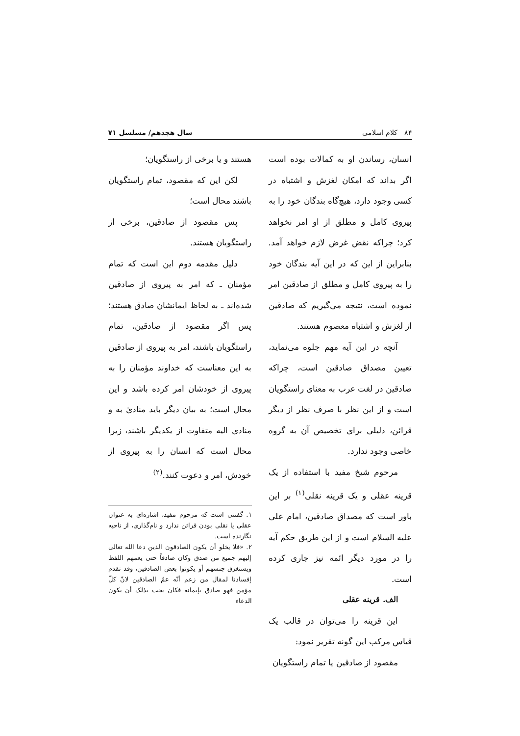۸۴ کلام اسلامی سال هجدهم/ مسلسل ۷۱
انسان، رساندن او به کمالات بوده است اگر بداند که امکان لغزش و اشتباه در کسی وجود دارد، هیچ‌گاه بندگان خود را به پیروی کامل و مطلق از او امر نخواهد کرد؛ چراکه نقض غرض لازم خواهد آمد. بنابراین از این که در این آیه بندگان خود را به پیروی کامل و مطلق از صادقین امر نموده است، نتیجه می‌گیریم که صادقین از لغزش و اشتباه معصوم هستند.
آنچه در این آیه مهم جلوه می‌نماید، تعیین مصداق صادقین است، چراکه صادقین در لغت عرب به معنای راستگویان است و از این نظر با صرف نظر از دیگر قرائن، دلیلی برای تخصیص آن به گروه خاصی وجود ندارد.
مرحوم شیخ مفید با استفاده از یک قرینه عقلی و یک قرینه نقلی<sup>(۱)</sup> بر این باور است که مصداق صادقین، امام علی علیه السلام است و از این طریق حکم آیه را در مورد دیگر ائمه نیز جاری کرده است.
الف. قرینه عقلی
این قرینه را می‌توان در قالب یک قیاس مرکب این گونه تقریر نمود:
مقصود از صادقین یا تمام راستگویان
هستند و یا برخی از راستگویان؛
لکن این که مقصود، تمام راستگویان باشند محال است؛
پس مقصود از صادقین، برخی از راستگویان هستند.
دلیل مقدمه دوم این است که تمام مؤمنان ـ که امر به پیروی از صادقین شده‌اند ـ به لحاظ ایمانشان صادق هستند؛ پس اگر مقصود از صادقین، تمام راستگویان باشند، امر به پیروی از صادقین به این معناست که خداوند مؤمنان را به پیروی از خودشان امر کرده باشد و این محال است؛ به بیان دیگر باید منادیٰ به و منادی الیه متفاوت از یکدیگر باشند، زیرا محال است که انسان را به پیروی از خودش، امر و دعوت کنند.<sup>(۲)</sup>
۱. گفتنی است که مرحوم مفید، اشاره‌ای به عنوان عقلی یا نقلی بودن قرائن ندارد و نام‌گذاری، از ناحیه نگارنده است.
۲. «فلا یخلو أن یکون الصادقون الذین دعا الله تعالی إلیهم جمیع من صدق وکان صادقاً حتی یعمهم اللفظ ویستغرق جنسهم أو یکونوا بعض الصادقین، وقد تقدم إفسادنا لمقال من زعم أنّه عمّ الصادقین لانّ کلّ مؤمن فهو صادق بإیمانه فکان یجب بذلک أن یکون الدعاء